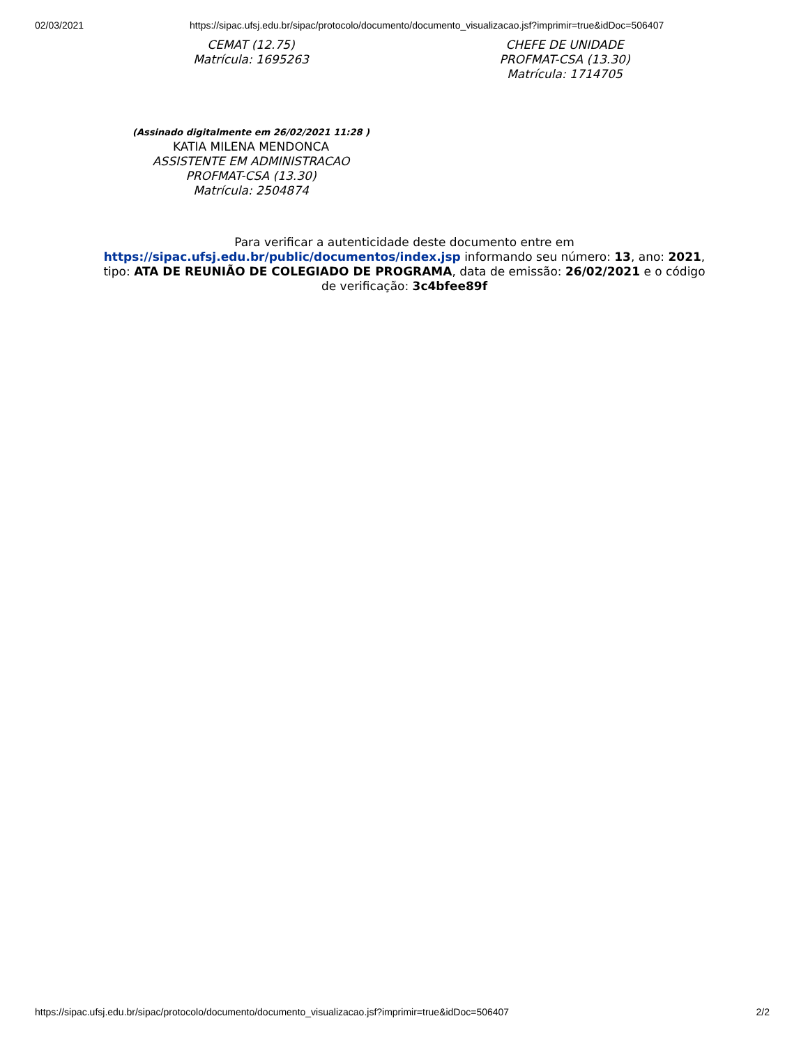02/03/2021 https://sipac.ufsj.edu.br/sipac/protocolo/documento/documento_visualizacao.jsf?imprimir=true&idDoc=506407
CEMAT (12.75)
Matrícula: 1695263
CHEFE DE UNIDADE
PROFMAT-CSA (13.30)
Matrícula: 1714705
(Assinado digitalmente em 26/02/2021 11:28 )
KATIA MILENA MENDONCA
ASSISTENTE EM ADMINISTRACAO
PROFMAT-CSA (13.30)
Matrícula: 2504874
Para verificar a autenticidade deste documento entre em https://sipac.ufsj.edu.br/public/documentos/index.jsp informando seu número: 13, ano: 2021, tipo: ATA DE REUNIÃO DE COLEGIADO DE PROGRAMA, data de emissão: 26/02/2021 e o código de verificação: 3c4bfee89f
https://sipac.ufsj.edu.br/sipac/protocolo/documento/documento_visualizacao.jsf?imprimir=true&idDoc=506407 2/2